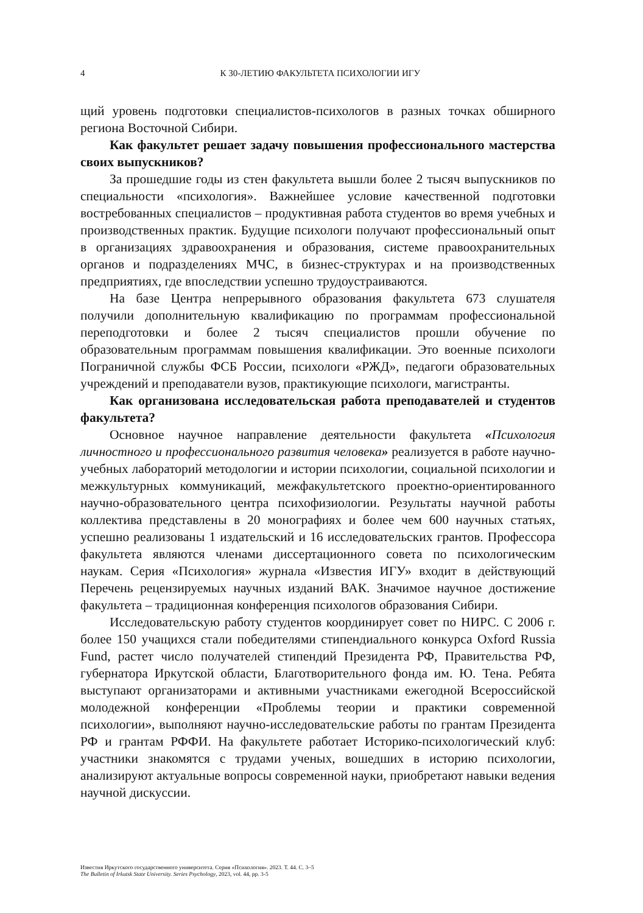4 К 30-ЛЕТИЮ ФАКУЛЬТЕТА ПСИХОЛОГИИ ИГУ
щий уровень подготовки специалистов-психологов в разных точках обширного региона Восточной Сибири.
Как факультет решает задачу повышения профессионального мастерства своих выпускников?
За прошедшие годы из стен факультета вышли более 2 тысяч выпускников по специальности «психология». Важнейшее условие качественной подготовки востребованных специалистов – продуктивная работа студентов во время учебных и производственных практик. Будущие психологи получают профессиональный опыт в организациях здравоохранения и образования, системе правоохранительных органов и подразделениях МЧС, в бизнес-структурах и на производственных предприятиях, где впоследствии успешно трудоустраиваются.
На базе Центра непрерывного образования факультета 673 слушателя получили дополнительную квалификацию по программам профессиональной переподготовки и более 2 тысяч специалистов прошли обучение по образовательным программам повышения квалификации. Это военные психологи Пограничной службы ФСБ России, психологи «РЖД», педагоги образовательных учреждений и преподаватели вузов, практикующие психологи, магистранты.
Как организована исследовательская работа преподавателей и студентов факультета?
Основное научное направление деятельности факультета «Психология личностного и профессионального развития человека» реализуется в работе научно-учебных лабораторий методологии и истории психологии, социальной психологии и межкультурных коммуникаций, межфакультетского проектно-ориентированного научно-образовательного центра психофизиологии. Результаты научной работы коллектива представлены в 20 монографиях и более чем 600 научных статьях, успешно реализованы 1 издательский и 16 исследовательских грантов. Профессора факультета являются членами диссертационного совета по психологическим наукам. Серия «Психология» журнала «Известия ИГУ» входит в действующий Перечень рецензируемых научных изданий ВАК. Значимое научное достижение факультета – традиционная конференция психологов образования Сибири.
Исследовательскую работу студентов координирует совет по НИРС. С 2006 г. более 150 учащихся стали победителями стипендиального конкурса Oxford Russia Fund, растет число получателей стипендий Президента РФ, Правительства РФ, губернатора Иркутской области, Благотворительного фонда им. Ю. Тена. Ребята выступают организаторами и активными участниками ежегодной Всероссийской молодежной конференции «Проблемы теории и практики современной психологии», выполняют научно-исследовательские работы по грантам Президента РФ и грантам РФФИ. На факультете работает Историко-психологический клуб: участники знакомятся с трудами ученых, вошедших в историю психологии, анализируют актуальные вопросы современной науки, приобретают навыки ведения научной дискуссии.
Известия Иркутского государственного университета. Серия «Психология». 2023. Т. 44. С. 3–5
The Bulletin of Irkutsk State University. Series Psychology, 2023, vol. 44, pp. 3-5